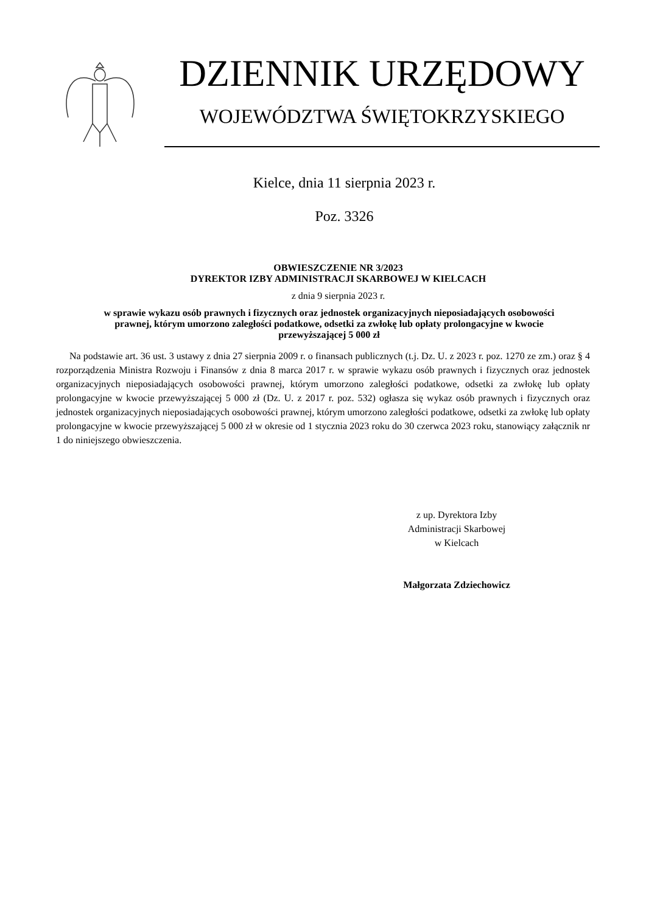DZIENNIK URZĘDOWY
WOJEWÓDZTWA ŚWIĘTOKRZYSKIEGO
Kielce, dnia 11 sierpnia 2023 r.
Poz. 3326
OBWIESZCZENIE NR 3/2023
DYREKTOR IZBY ADMINISTRACJI SKARBOWEJ W KIELCACH
z dnia 9 sierpnia 2023 r.
w sprawie wykazu osób prawnych i fizycznych oraz jednostek organizacyjnych nieposiadających osobowości prawnej, którym umorzono zaległości podatkowe, odsetki za zwłokę lub opłaty prolongacyjne w kwocie przewyższającej 5 000 zł
Na podstawie art. 36 ust. 3 ustawy z dnia 27 sierpnia 2009 r. o finansach publicznych (t.j. Dz. U. z 2023 r. poz. 1270 ze zm.) oraz § 4 rozporządzenia Ministra Rozwoju i Finansów z dnia 8 marca 2017 r. w sprawie wykazu osób prawnych i fizycznych oraz jednostek organizacyjnych nieposiadających osobowości prawnej, którym umorzono zaległości podatkowe, odsetki za zwłokę lub opłaty prolongacyjne w kwocie przewyższającej 5 000 zł (Dz. U. z 2017 r. poz. 532) ogłasza się wykaz osób prawnych i fizycznych oraz jednostek organizacyjnych nieposiadających osobowości prawnej, którym umorzono zaległości podatkowe, odsetki za zwłokę lub opłaty prolongacyjne w kwocie przewyższającej 5 000 zł w okresie od 1 stycznia 2023 roku do 30 czerwca 2023 roku, stanowiący załącznik nr 1 do niniejszego obwieszczenia.
z up. Dyrektora Izby
Administracji Skarbowej
w Kielcach
Małgorzata Zdziechowicz